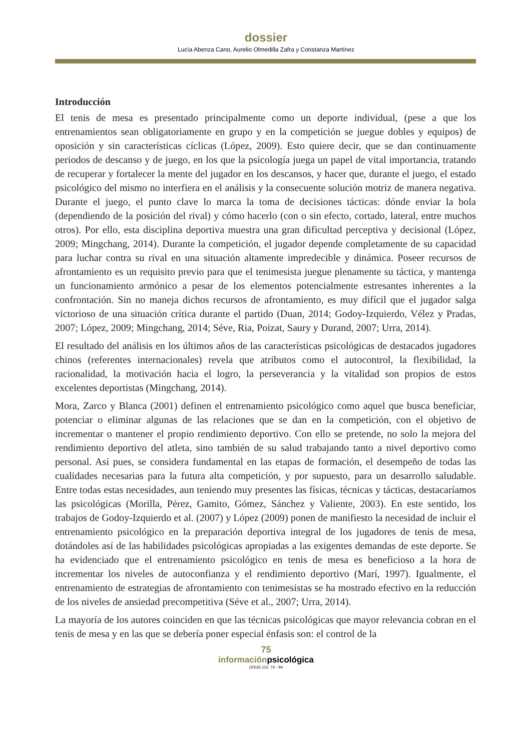dossier
Lucía Abenza Cano, Aurelio Olmedilla Zafra y Constanza Martínez
Introducción
El tenis de mesa es presentado principalmente como un deporte individual, (pese a que los entrenamientos sean obligatoriamente en grupo y en la competición se juegue dobles y equipos) de oposición y sin características cíclicas (López, 2009). Esto quiere decir, que se dan continuamente periodos de descanso y de juego, en los que la psicología juega un papel de vital importancia, tratando de recuperar y fortalecer la mente del jugador en los descansos, y hacer que, durante el juego, el estado psicológico del mismo no interfiera en el análisis y la consecuente solución motriz de manera negativa. Durante el juego, el punto clave lo marca la toma de decisiones tácticas: dónde enviar la bola (dependiendo de la posición del rival) y cómo hacerlo (con o sin efecto, cortado, lateral, entre muchos otros). Por ello, esta disciplina deportiva muestra una gran dificultad perceptiva y decisional (López, 2009; Mingchang, 2014). Durante la competición, el jugador depende completamente de su capacidad para luchar contra su rival en una situación altamente impredecible y dinámica. Poseer recursos de afrontamiento es un requisito previo para que el tenimesista juegue plenamente su táctica, y mantenga un funcionamiento armónico a pesar de los elementos potencialmente estresantes inherentes a la confrontación. Sin no maneja dichos recursos de afrontamiento, es muy difícil que el jugador salga victorioso de una situación crítica durante el partido (Duan, 2014; Godoy-Izquierdo, Vélez y Pradas, 2007; López, 2009; Mingchang, 2014; Séve, Ria, Poizat, Saury y Durand, 2007; Urra, 2014).
El resultado del análisis en los últimos años de las características psicológicas de destacados jugadores chinos (referentes internacionales) revela que atributos como el autocontrol, la flexibilidad, la racionalidad, la motivación hacia el logro, la perseverancia y la vitalidad son propios de estos excelentes deportistas (Mingchang, 2014).
Mora, Zarco y Blanca (2001) definen el entrenamiento psicológico como aquel que busca beneficiar, potenciar o eliminar algunas de las relaciones que se dan en la competición, con el objetivo de incrementar o mantener el propio rendimiento deportivo. Con ello se pretende, no solo la mejora del rendimiento deportivo del atleta, sino también de su salud trabajando tanto a nivel deportivo como personal. Así pues, se considera fundamental en las etapas de formación, el desempeño de todas las cualidades necesarias para la futura alta competición, y por supuesto, para un desarrollo saludable. Entre todas estas necesidades, aun teniendo muy presentes las físicas, técnicas y tácticas, destacaríamos las psicológicas (Morilla, Pérez, Gamito, Gómez, Sánchez y Valiente, 2003). En este sentido, los trabajos de Godoy-Izquierdo et al. (2007) y López (2009) ponen de manifiesto la necesidad de incluir el entrenamiento psicológico en la preparación deportiva integral de los jugadores de tenis de mesa, dotándoles así de las habilidades psicológicas apropiadas a las exigentes demandas de este deporte. Se ha evidenciado que el entrenamiento psicológico en tenis de mesa es beneficioso a la hora de incrementar los niveles de autoconfianza y el rendimiento deportivo (Marí, 1997). Igualmente, el entrenamiento de estrategias de afrontamiento con tenimesistas se ha mostrado efectivo en la reducción de los niveles de ansiedad precompetitiva (Séve et al., 2007; Urra, 2014).
La mayoría de los autores coinciden en que las técnicas psicológicas que mayor relevancia cobran en el tenis de mesa y en las que se debería poner especial énfasis son: el control de la
75
informaciónpsicológica
(2016) 112, 74 - 94